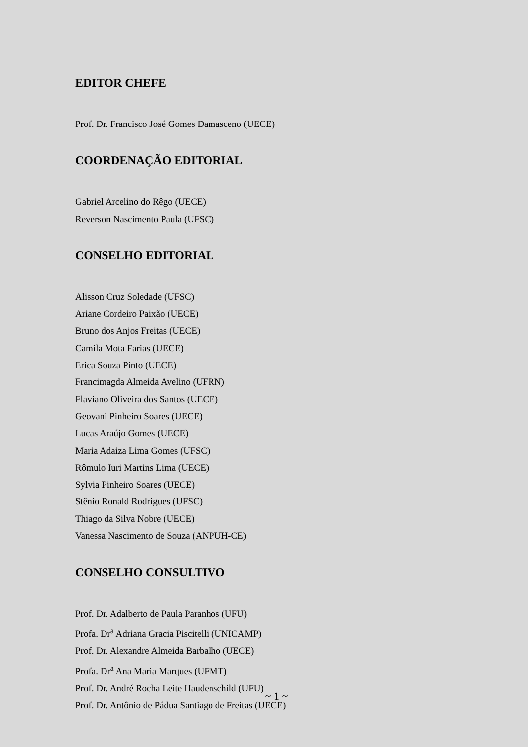EDITOR CHEFE
Prof. Dr. Francisco José Gomes Damasceno (UECE)
COORDENAÇÃO EDITORIAL
Gabriel Arcelino do Rêgo (UECE)
Reverson Nascimento Paula (UFSC)
CONSELHO EDITORIAL
Alisson Cruz Soledade (UFSC)
Ariane Cordeiro Paixão (UECE)
Bruno dos Anjos Freitas (UECE)
Camila Mota Farias (UECE)
Erica Souza Pinto (UECE)
Francimagda Almeida Avelino (UFRN)
Flaviano Oliveira dos Santos (UECE)
Geovani Pinheiro Soares (UECE)
Lucas Araújo Gomes (UECE)
Maria Adaiza Lima Gomes (UFSC)
Rômulo Iuri Martins Lima (UECE)
Sylvia Pinheiro Soares (UECE)
Stênio Ronald Rodrigues (UFSC)
Thiago da Silva Nobre (UECE)
Vanessa Nascimento de Souza (ANPUH-CE)
CONSELHO CONSULTIVO
Prof. Dr. Adalberto de Paula Paranhos (UFU)
Profa. Dr<sup>a</sup> Adriana Gracia Piscitelli (UNICAMP)
Prof. Dr. Alexandre Almeida Barbalho (UECE)
Profa. Dr<sup>a</sup> Ana Maria Marques (UFMT)
Prof. Dr. André Rocha Leite Haudenschild (UFU)
Prof. Dr. Antônio de Pádua Santiago de Freitas (UECE)
~ 1 ~